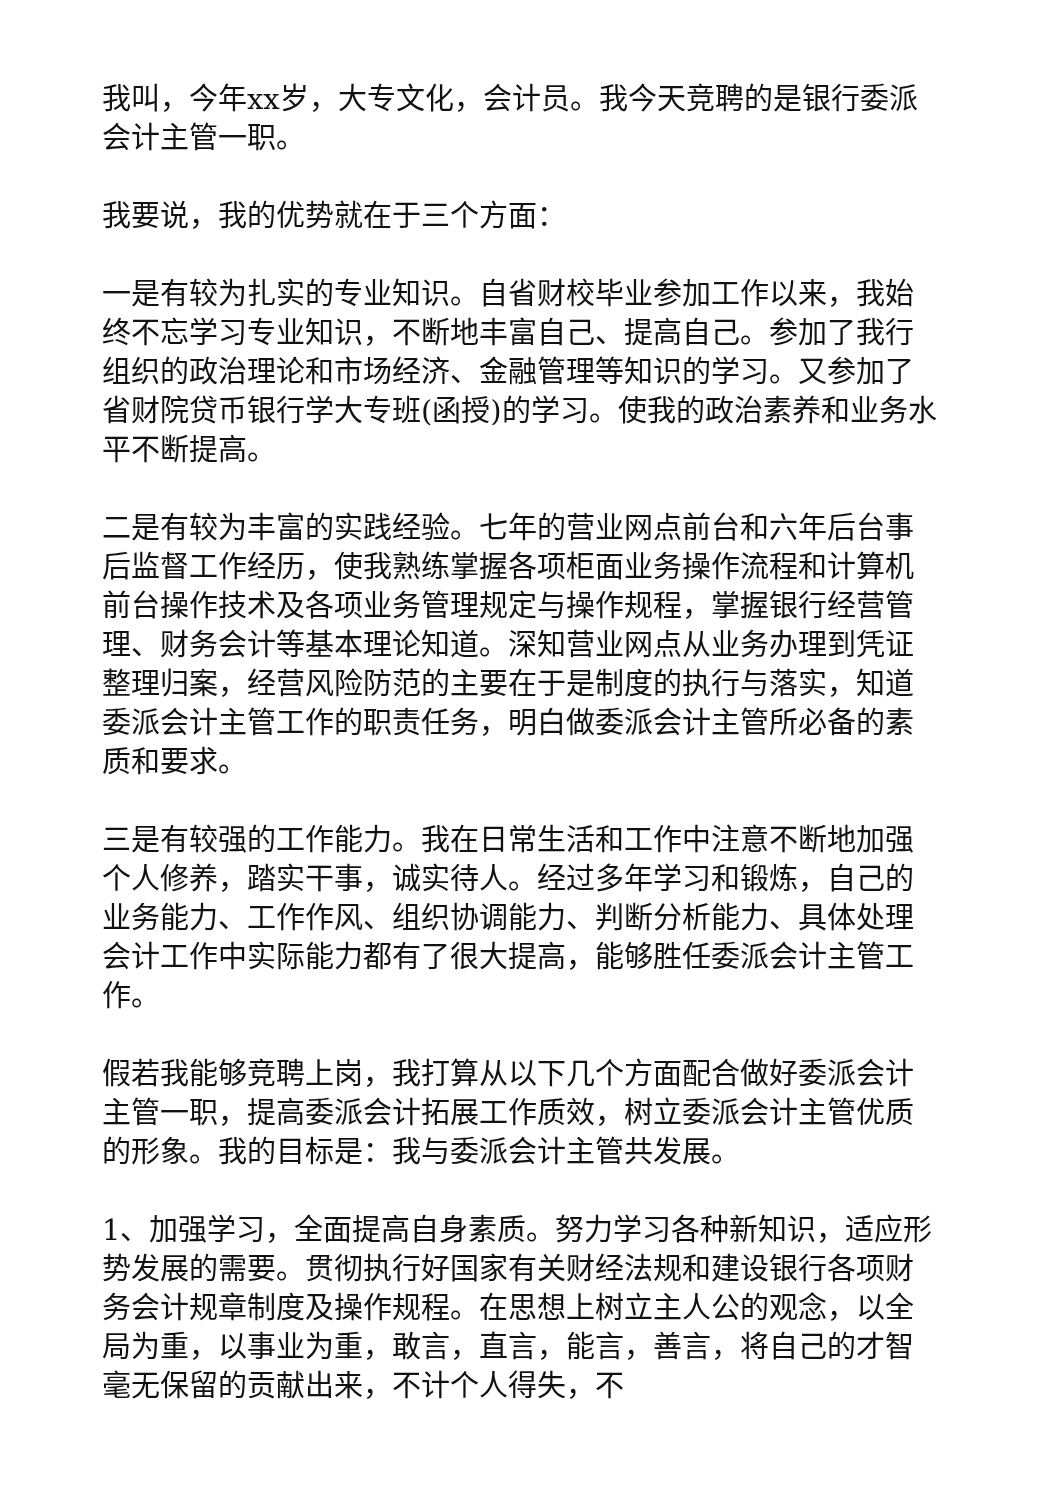我叫，今年xx岁，大专文化，会计员。我今天竞聘的是银行委派会计主管一职。
我要说，我的优势就在于三个方面：
一是有较为扎实的专业知识。自省财校毕业参加工作以来，我始终不忘学习专业知识，不断地丰富自己、提高自己。参加了我行组织的政治理论和市场经济、金融管理等知识的学习。又参加了省财院贷币银行学大专班(函授)的学习。使我的政治素养和业务水平不断提高。
二是有较为丰富的实践经验。七年的营业网点前台和六年后台事后监督工作经历，使我熟练掌握各项柜面业务操作流程和计算机前台操作技术及各项业务管理规定与操作规程，掌握银行经营管理、财务会计等基本理论知道。深知营业网点从业务办理到凭证整理归案，经营风险防范的主要在于是制度的执行与落实，知道委派会计主管工作的职责任务，明白做委派会计主管所必备的素质和要求。
三是有较强的工作能力。我在日常生活和工作中注意不断地加强个人修养，踏实干事，诚实待人。经过多年学习和锻炼，自己的业务能力、工作作风、组织协调能力、判断分析能力、具体处理会计工作中实际能力都有了很大提高，能够胜任委派会计主管工作。
假若我能够竞聘上岗，我打算从以下几个方面配合做好委派会计主管一职，提高委派会计拓展工作质效，树立委派会计主管优质的形象。我的目标是：我与委派会计主管共发展。
1、加强学习，全面提高自身素质。努力学习各种新知识，适应形势发展的需要。贯彻执行好国家有关财经法规和建设银行各项财务会计规章制度及操作规程。在思想上树立主人公的观念，以全局为重，以事业为重，敢言，直言，能言，善言，将自己的才智毫无保留的贡献出来，不计个人得失，不